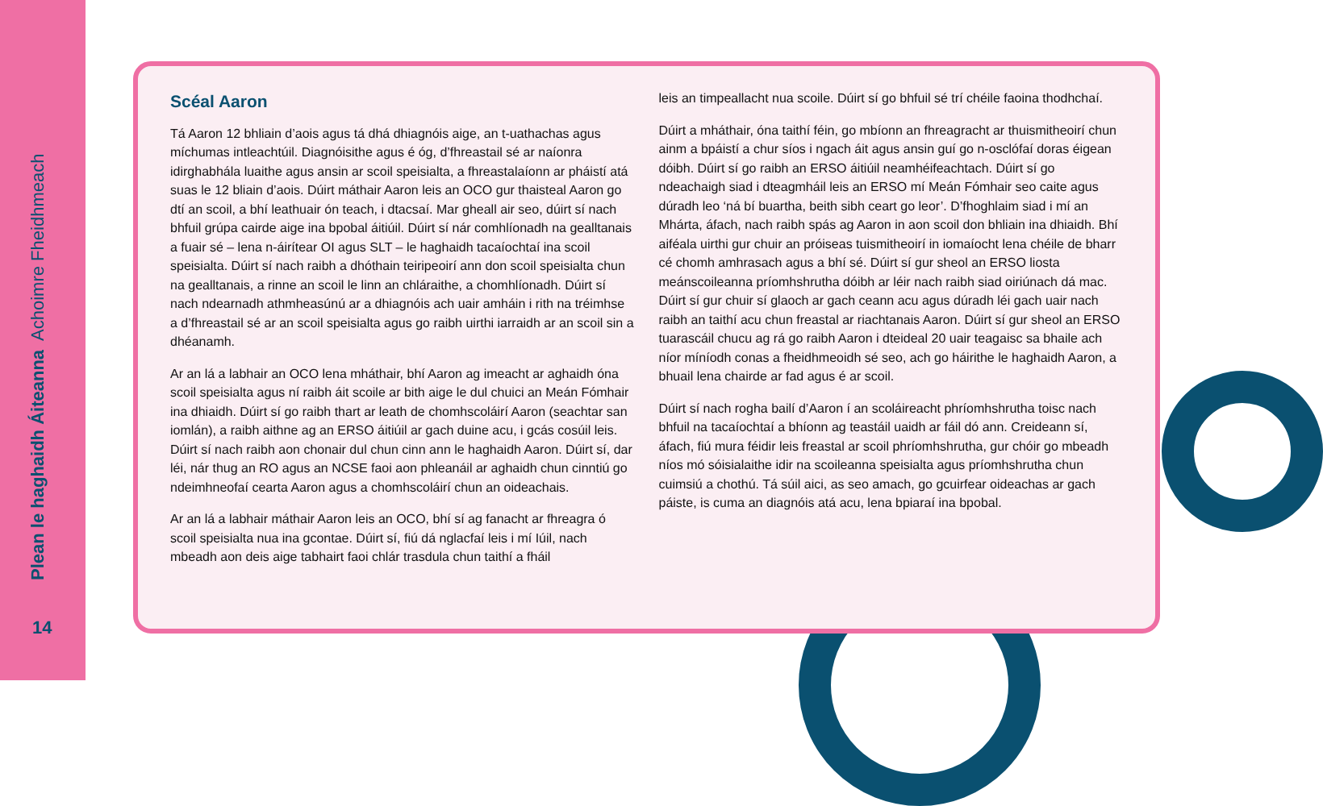Plean le haghaidh Áiteanna Achoimre Fheidhmeach
14
Scéal Aaron
Tá Aaron 12 bhliain d’aois agus tá dhá dhiagnóis aige, an t-uathachas agus míchumas intleachtúil. Diagnóisithe agus é óg, d’fhreastail sé ar naíonra idirghabhála luaithe agus ansin ar scoil speisialta, a fhreastalaíonn ar pháistí atá suas le 12 bliain d’aois. Dúirt máthair Aaron leis an OCO gur thaisteal Aaron go dtí an scoil, a bhí leathuair ón teach, i dtacsaí. Mar gheall air seo, dúirt sí nach bhfuil grúpa cairde aige ina bpobal áitiúil. Dúirt sí nár comhlíonadh na gealltanais a fuair sé – lena n-áirítear OI agus SLT – le haghaidh tacaíochtaí ina scoil speisialta. Dúirt sí nach raibh a dhóthain teiripeoirí ann don scoil speisialta chun na gealltanais, a rinne an scoil le linn an chláraithe, a chomhlíonadh. Dúirt sí nach ndearnadh athmheasúnú ar a dhiagnóis ach uair amháin i rith na tréimhse a d’fhreastail sé ar an scoil speisialta agus go raibh uirthi iarraidh ar an scoil sin a dhéanamh.
Ar an lá a labhair an OCO lena mháthair, bhí Aaron ag imeacht ar aghaidh óna scoil speisialta agus ní raibh áit scoile ar bith aige le dul chuici an Meán Fómhair ina dhiaidh. Dúirt sí go raibh thart ar leath de chomhscoláirí Aaron (seachtar san iomlán), a raibh aithne ag an ERSO áitiúil ar gach duine acu, i gcás cosúil leis. Dúirt sí nach raibh aon chonair dul chun cinn ann le haghaidh Aaron. Dúirt sí, dar léi, nár thug an RO agus an NCSE faoi aon phleanáil ar aghaidh chun cinntiú go ndeimhneofaí cearta Aaron agus a chomhscoláirí chun an oideachais.
Ar an lá a labhair máthair Aaron leis an OCO, bhí sí ag fanacht ar fhreagra ó scoil speisialta nua ina gcontae. Dúirt sí, fiú dá nglacfaí leis i mí Iúil, nach mbeadh aon deis aige tabhairt faoi chlár trasdula chun taithí a fháil
leis an timpeallacht nua scoile. Dúirt sí go bhfuil sé trí chéile faoina thodhchaí.
Dúirt a mháthair, óna taithí féin, go mbíonn an fhreagracht ar thuismitheoirí chun ainm a bpáistí a chur síos i ngach áit agus ansin guí go n-osclófaí doras éigean dóibh. Dúirt sí go raibh an ERSO áitiúil neamhéifeachtach. Dúirt sí go ndeachaigh siad i dteagmháil leis an ERSO mí Meán Fómhair seo caite agus dúradh leo ‘ná bí buartha, beith sibh ceart go leor’. D’fhoghlaim siad i mí an Mhárta, áfach, nach raibh spás ag Aaron in aon scoil don bhliain ina dhiaidh. Bhí aiféala uirthi gur chuir an próiseas tuismitheoirí in iomaíocht lena chéile de bharr cé chomh amhrasach agus a bhí sé. Dúirt sí gur sheol an ERSO liosta meánscoileanna príomhshrutha dóibh ar léir nach raibh siad oiriúnach dá mac. Dúirt sí gur chuir sí glaoch ar gach ceann acu agus dúradh léi gach uair nach raibh an taithí acu chun freastal ar riachtanais Aaron. Dúirt sí gur sheol an ERSO tuarascáil chucu ag rá go raibh Aaron i dteideal 20 uair teagaisc sa bhaile ach níor míníodh conas a fheidhmeoidh sé seo, ach go háirithe le haghaidh Aaron, a bhuail lena chairde ar fad agus é ar scoil.
Dúirt sí nach rogha bailí d’Aaron í an scoláireacht phríomhshrutha toisc nach bhfuil na tacaíochtaí a bhíonn ag teastáil uaidh ar fáil dó ann. Creideann sí, áfach, fiú mura féidir leis freastal ar scoil phríomhshrutha, gur chóir go mbeadh níos mó sóisialaithe idir na scoileanna speisialta agus príomhshrutha chun cuimsiú a chothú. Tá súil aici, as seo amach, go gcuirfear oideachas ar gach páiste, is cuma an diagnóis atá acu, lena bpiaraí ina bpobal.